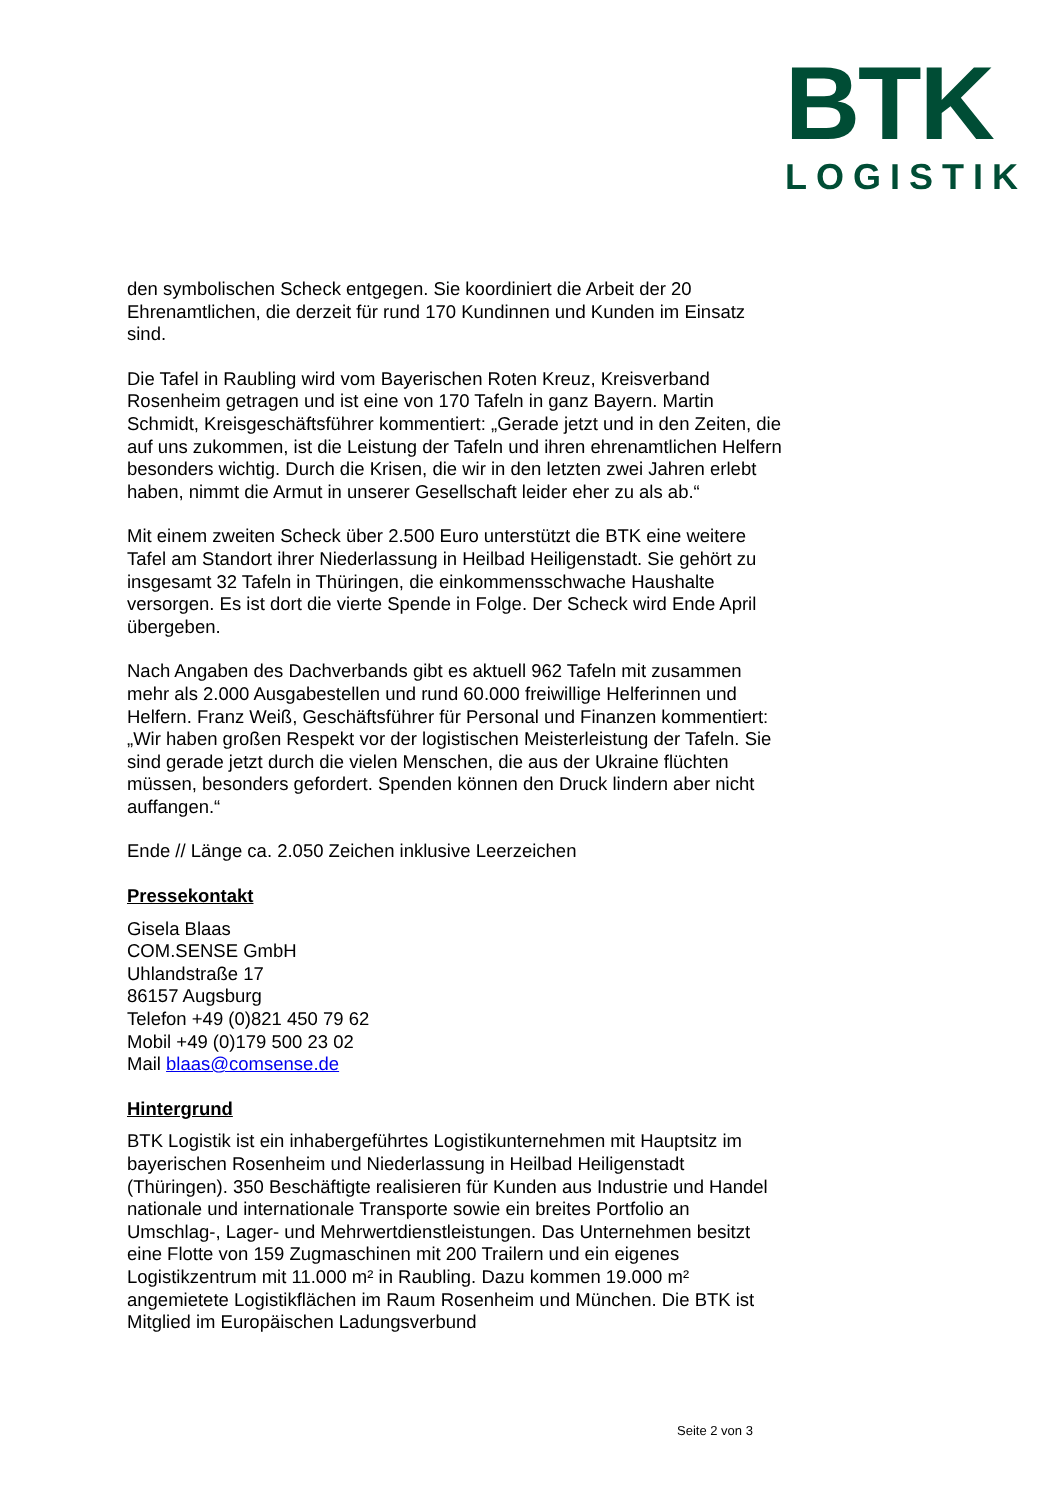BTK
LOGISTIK
den symbolischen Scheck entgegen. Sie koordiniert die Arbeit der 20 Ehrenamtlichen, die derzeit für rund 170 Kundinnen und Kunden im Einsatz sind.
Die Tafel in Raubling wird vom Bayerischen Roten Kreuz, Kreisverband Rosenheim getragen und ist eine von 170 Tafeln in ganz Bayern. Martin Schmidt, Kreisgeschäftsführer kommentiert: „Gerade jetzt und in den Zeiten, die auf uns zukommen, ist die Leistung der Tafeln und ihren ehrenamtlichen Helfern besonders wichtig. Durch die Krisen, die wir in den letzten zwei Jahren erlebt haben, nimmt die Armut in unserer Gesellschaft leider eher zu als ab.“
Mit einem zweiten Scheck über 2.500 Euro unterstützt die BTK eine weitere Tafel am Standort ihrer Niederlassung in Heilbad Heiligenstadt. Sie gehört zu insgesamt 32 Tafeln in Thüringen, die einkommensschwache Haushalte versorgen. Es ist dort die vierte Spende in Folge. Der Scheck wird Ende April übergeben.
Nach Angaben des Dachverbands gibt es aktuell 962 Tafeln mit zusammen mehr als 2.000 Ausgabestellen und rund 60.000 freiwillige Helferinnen und Helfern. Franz Weiß, Geschäftsführer für Personal und Finanzen kommentiert: „Wir haben großen Respekt vor der logistischen Meisterleistung der Tafeln. Sie sind gerade jetzt durch die vielen Menschen, die aus der Ukraine flüchten müssen, besonders gefordert. Spenden können den Druck lindern aber nicht auffangen.“
Ende // Länge ca. 2.050 Zeichen inklusive Leerzeichen
Pressekontakt
Gisela Blaas
COM.SENSE GmbH
Uhlandstraße 17
86157 Augsburg
Telefon +49 (0)821 450 79 62
Mobil +49 (0)179 500 23 02
Mail blaas@comsense.de
Hintergrund
BTK Logistik ist ein inhabergeführtes Logistikunternehmen mit Hauptsitz im bayerischen Rosenheim und Niederlassung in Heilbad Heiligenstadt (Thüringen). 350 Beschäftigte realisieren für Kunden aus Industrie und Handel nationale und internationale Transporte sowie ein breites Portfolio an Umschlag-, Lager- und Mehrwertdienstleistungen. Das Unternehmen besitzt eine Flotte von 159 Zugmaschinen mit 200 Trailern und ein eigenes Logistikzentrum mit 11.000 m² in Raubling. Dazu kommen 19.000 m² angemietete Logistikflächen im Raum Rosenheim und München. Die BTK ist Mitglied im Europäischen Ladungsverbund
Seite 2 von 3